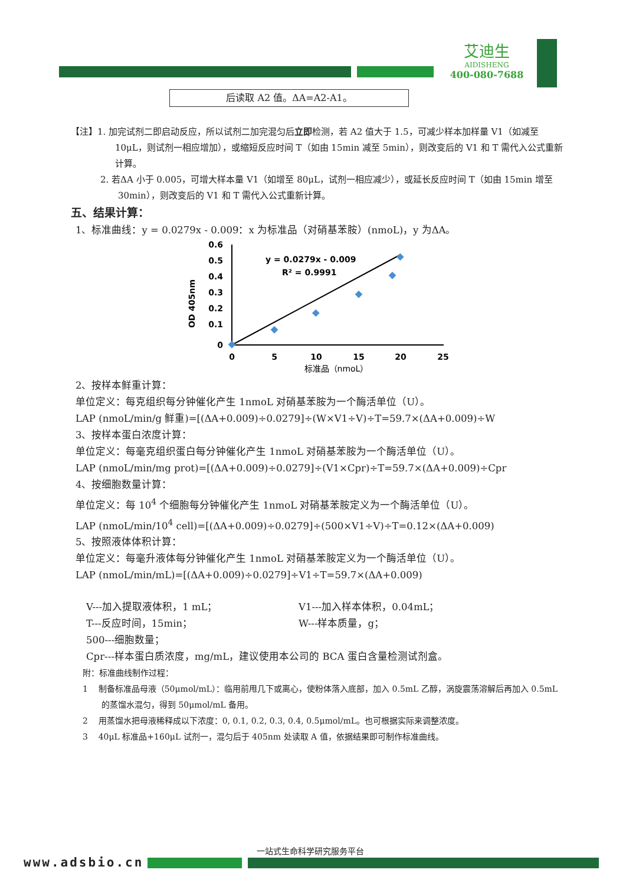艾迪生
AIDISHENG
400-080-7688
后读取 A2 值。ΔA=A2-A1。
【注】1. 加完试剂二即启动反应，所以试剂二加完混匀后立即检测，若 A2 值大于 1.5，可减少样本加样量 V1（如减至 10μL，则试剂一相应增加），或缩短反应时间 T（如由 15min 减至 5min），则改变后的 V1 和 T 需代入公式重新计算。
2. 若ΔA 小于 0.005，可增大样本量 V1（如增至 80μL，试剂一相应减少），或延长反应时间 T（如由 15min 增至 30min），则改变后的 V1 和 T 需代入公式重新计算。
五、结果计算：
1、标准曲线：y = 0.0279x - 0.009：x 为标准品（对硝基苯胺）(nmoL)，y 为ΔA。
0.6
0.5
0.4
0.3
0.2
0.1
0
0
5
10
15
20
25
标准品（nmoL）
OD 405nm
y = 0.0279x - 0.009
R² = 0.9991
2、按样本鲜重计算：
单位定义：每克组织每分钟催化产生 1nmoL 对硝基苯胺为一个酶活单位（U）。
LAP (nmoL/min/g 鲜重)=[(ΔA+0.009)÷0.0279]÷(W×V1÷V)÷T=59.7×(ΔA+0.009)÷W
3、按样本蛋白浓度计算：
单位定义：每毫克组织蛋白每分钟催化产生 1nmoL 对硝基苯胺为一个酶活单位（U）。
LAP (nmoL/min/mg prot)=[(ΔA+0.009)÷0.0279]÷(V1×Cpr)÷T=59.7×(ΔA+0.009)÷Cpr
4、按细胞数量计算：
单位定义：每 10<sup>4</sup> 个细胞每分钟催化产生 1nmoL 对硝基苯胺定义为一个酶活单位（U）。
LAP (nmoL/min/10<sup>4</sup> cell)=[(ΔA+0.009)÷0.0279]÷(500×V1÷V)÷T=0.12×(ΔA+0.009)
5、按照液体体积计算：
单位定义：每毫升液体每分钟催化产生 1nmoL 对硝基苯胺定义为一个酶活单位（U）。
LAP (nmoL/min/mL)=[(ΔA+0.009)÷0.0279]÷V1÷T=59.7×(ΔA+0.009)
V---加入提取液体积，1 mL； V1---加入样本体积，0.04mL；
T---反应时间，15min； W---样本质量，g；
500---细胞数量；
Cpr---样本蛋白质浓度，mg/mL，建议使用本公司的 BCA 蛋白含量检测试剂盒。
附：标准曲线制作过程：
1 制备标准品母液（50μmol/mL）：临用前甩几下或离心，使粉体落入底部，加入 0.5mL 乙醇，涡旋震荡溶解后再加入 0.5mL 的蒸馏水混匀，得到 50μmol/mL 备用。
2 用蒸馏水把母液稀释成以下浓度：0, 0.1, 0.2, 0.3, 0.4, 0.5μmol/mL。也可根据实际来调整浓度。
3 40μL 标准品+160μL 试剂一，混匀后于 405nm 处读取 A 值，依据结果即可制作标准曲线。
一站式生命科学研究服务平台
www.adsbio.cn